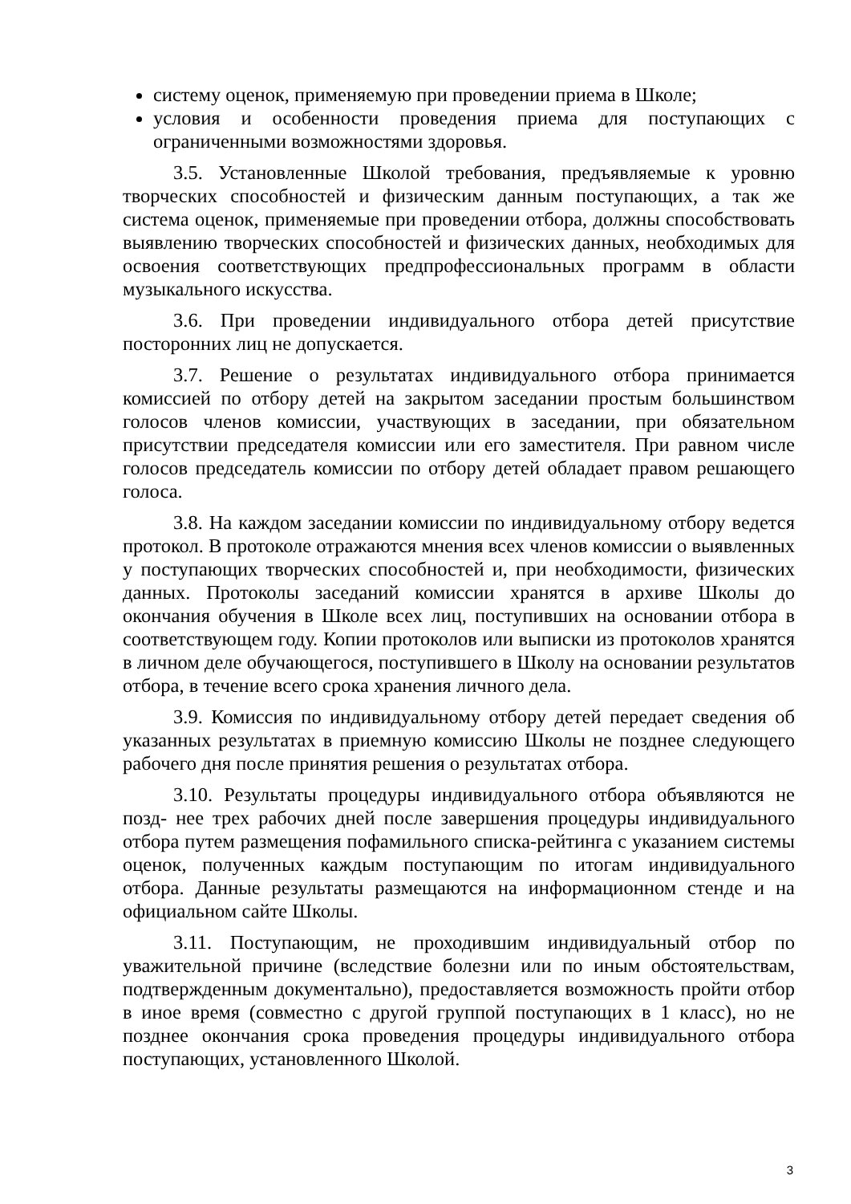систему оценок, применяемую при проведении приема в Школе;
условия и особенности проведения приема для поступающих с ограниченными возможностями здоровья.
3.5. Установленные Школой требования, предъявляемые к уровню творческих способностей и физическим данным поступающих, а так же система оценок, применяемые при проведении отбора, должны способствовать выявлению творческих способностей и физических данных, необходимых для освоения соответствующих предпрофессиональных программ в области музыкального искусства.
3.6. При проведении индивидуального отбора детей присутствие посторонних лиц не допускается.
3.7. Решение о результатах индивидуального отбора принимается комиссией по отбору детей на закрытом заседании простым большинством голосов членов комиссии, участвующих в заседании, при обязательном присутствии председателя комиссии или его заместителя. При равном числе голосов председатель комиссии по отбору детей обладает правом решающего голоса.
3.8. На каждом заседании комиссии по индивидуальному отбору ведется протокол. В протоколе отражаются мнения всех членов комиссии о выявленных у поступающих творческих способностей и, при необходимости, физических данных. Протоколы заседаний комиссии хранятся в архиве Школы до окончания обучения в Школе всех лиц, поступивших на основании отбора в соответствующем году. Копии протоколов или выписки из протоколов хранятся в личном деле обучающегося, поступившего в Школу на основании результатов отбора, в течение всего срока хранения личного дела.
3.9. Комиссия по индивидуальному отбору детей передает сведения об указанных результатах в приемную комиссию Школы не позднее следующего рабочего дня после принятия решения о результатах отбора.
3.10. Результаты процедуры индивидуального отбора объявляются не позд- нее трех рабочих дней после завершения процедуры индивидуального отбора путем размещения пофамильного списка-рейтинга с указанием системы оценок, полученных каждым поступающим по итогам индивидуального отбора. Данные результаты размещаются на информационном стенде и на официальном сайте Школы.
3.11. Поступающим, не проходившим индивидуальный отбор по уважительной причине (вследствие болезни или по иным обстоятельствам, подтвержденным документально), предоставляется возможность пройти отбор в иное время (совместно с другой группой поступающих в 1 класс), но не позднее окончания срока проведения процедуры индивидуального отбора поступающих, установленного Школой.
3